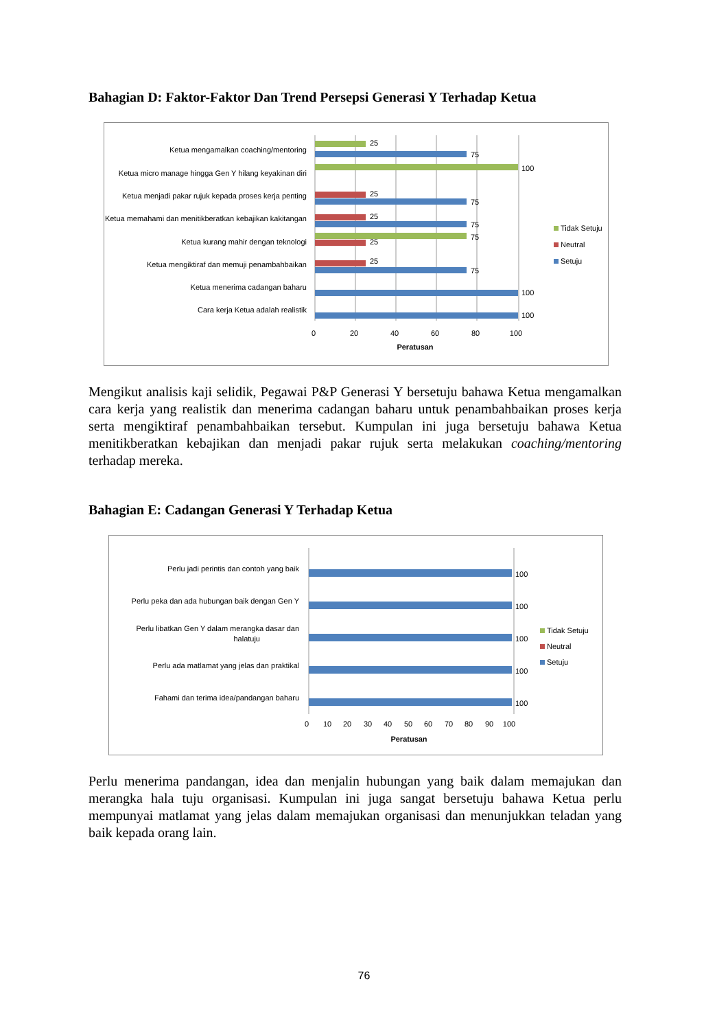Bahagian D: Faktor-Faktor Dan Trend Persepsi Generasi Y Terhadap Ketua
Ketua mengamalkan coaching/mentoring
Ketua micro manage hingga Gen Y hilang keyakinan diri
Ketua menjadi pakar rujuk kepada proses kerja penting
Ketua memahami dan menitikberatkan kebajikan kakitangan
Ketua kurang mahir dengan teknologi
Ketua mengiktiraf dan memuji penambahbaikan
Ketua menerima cadangan baharu
Cara kerja Ketua adalah realistik
25
75
100
25
75
25
75
75
25
25
75
100
100
0
20
40
60
80
100
Peratusan
Tidak Setuju
Neutral
Setuju
Mengikut analisis kaji selidik, Pegawai P&P Generasi Y bersetuju bahawa Ketua mengamalkan cara kerja yang realistik dan menerima cadangan baharu untuk penambahbaikan proses kerja serta mengiktiraf penambahbaikan tersebut. Kumpulan ini juga bersetuju bahawa Ketua menitikberatkan kebajikan dan menjadi pakar rujuk serta melakukan coaching/mentoring terhadap mereka.
Bahagian E: Cadangan Generasi Y Terhadap Ketua
Perlu jadi perintis dan contoh yang baik
Perlu peka dan ada hubungan baik dengan Gen Y
Perlu libatkan Gen Y dalam merangka dasar dan
halatuju
Perlu ada matlamat yang jelas dan praktikal
Fahami dan terima idea/pandangan baharu
100
100
100
100
100
0
10
20
30
40
50
60
70
80
90
100
Peratusan
Tidak Setuju
Neutral
Setuju
Perlu menerima pandangan, idea dan menjalin hubungan yang baik dalam memajukan dan merangka hala tuju organisasi. Kumpulan ini juga sangat bersetuju bahawa Ketua perlu mempunyai matlamat yang jelas dalam memajukan organisasi dan menunjukkan teladan yang baik kepada orang lain.
76